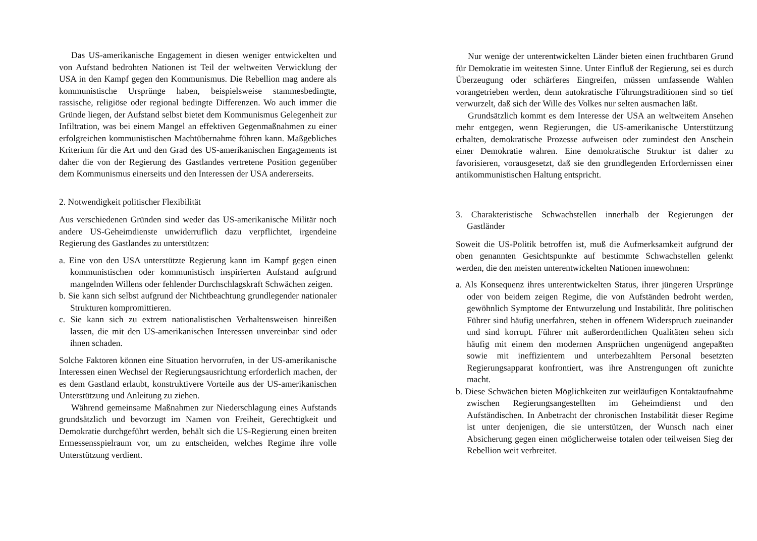Das US-amerikanische Engagement in diesen weniger entwickelten und von Aufstand bedrohten Nationen ist Teil der weltweiten Verwicklung der USA in den Kampf gegen den Kommunismus. Die Rebellion mag andere als kommunistische Ursprünge haben, beispielsweise stammesbedingte, rassische, religiöse oder regional bedingte Differenzen. Wo auch immer die Gründe liegen, der Aufstand selbst bietet dem Kommunismus Gelegenheit zur Infiltration, was bei einem Mangel an effektiven Gegenmaßnahmen zu einer erfolgreichen kommunistischen Machtübernahme führen kann. Maßgebliches Kriterium für die Art und den Grad des US-amerikanischen Engagements ist daher die von der Regierung des Gastlandes vertretene Position gegenüber dem Kommunismus einerseits und den Interessen der USA andererseits.
2. Notwendigkeit politischer Flexibilität
Aus verschiedenen Gründen sind weder das US-amerikanische Militär noch andere US-Geheimdienste unwiderruflich dazu verpflichtet, irgendeine Regierung des Gastlandes zu unterstützen:
a. Eine von den USA unterstützte Regierung kann im Kampf gegen einen kommunistischen oder kommunistisch inspirierten Aufstand aufgrund mangelnden Willens oder fehlender Durchschlagskraft Schwächen zeigen.
b. Sie kann sich selbst aufgrund der Nichtbeachtung grundlegender nationaler Strukturen kompromittieren.
c. Sie kann sich zu extrem nationalistischen Verhaltensweisen hinreißen lassen, die mit den US-amerikanischen Interessen unvereinbar sind oder ihnen schaden.
Solche Faktoren können eine Situation hervorrufen, in der US-amerikanische Interessen einen Wechsel der Regierungsausrichtung erforderlich machen, der es dem Gastland erlaubt, konstruktivere Vorteile aus der US-amerikanischen Unterstützung und Anleitung zu ziehen.
Während gemeinsame Maßnahmen zur Niederschlagung eines Aufstands grundsätzlich und bevorzugt im Namen von Freiheit, Gerechtigkeit und Demokratie durchgeführt werden, behält sich die US-Regierung einen breiten Ermessensspielraum vor, um zu entscheiden, welches Regime ihre volle Unterstützung verdient.
Nur wenige der unterentwickelten Länder bieten einen fruchtbaren Grund für Demokratie im weitesten Sinne. Unter Einfluß der Regierung, sei es durch Überzeugung oder schärferes Eingreifen, müssen umfassende Wahlen vorangetrieben werden, denn autokratische Führungstraditionen sind so tief verwurzelt, daß sich der Wille des Volkes nur selten ausmachen läßt.
Grundsätzlich kommt es dem Interesse der USA an weltweitem Ansehen mehr entgegen, wenn Regierungen, die US-amerikanische Unterstützung erhalten, demokratische Prozesse aufweisen oder zumindest den Anschein einer Demokratie wahren. Eine demokratische Struktur ist daher zu favorisieren, vorausgesetzt, daß sie den grundlegenden Erfordernissen einer antikommunistischen Haltung entspricht.
3. Charakteristische Schwachstellen innerhalb der Regierungen der Gastländer
Soweit die US-Politik betroffen ist, muß die Aufmerksamkeit aufgrund der oben genannten Gesichtspunkte auf bestimmte Schwachstellen gelenkt werden, die den meisten unterentwickelten Nationen innewohnen:
a. Als Konsequenz ihres unterentwickelten Status, ihrer jüngeren Ursprünge oder von beidem zeigen Regime, die von Aufständen bedroht werden, gewöhnlich Symptome der Entwurzelung und Instabilität. Ihre politischen Führer sind häufig unerfahren, stehen in offenem Widerspruch zueinander und sind korrupt. Führer mit außerordentlichen Qualitäten sehen sich häufig mit einem den modernen Ansprüchen ungenügend angepaßten sowie mit ineffizientem und unterbezahltem Personal besetzten Regierungsapparat konfrontiert, was ihre Anstrengungen oft zunichte macht.
b. Diese Schwächen bieten Möglichkeiten zur weitläufigen Kontaktaufnahme zwischen Regierungsangestellten im Geheimdienst und den Aufständischen. In Anbetracht der chronischen Instabilität dieser Regime ist unter denjenigen, die sie unterstützen, der Wunsch nach einer Absicherung gegen einen möglicherweise totalen oder teilweisen Sieg der Rebellion weit verbreitet.